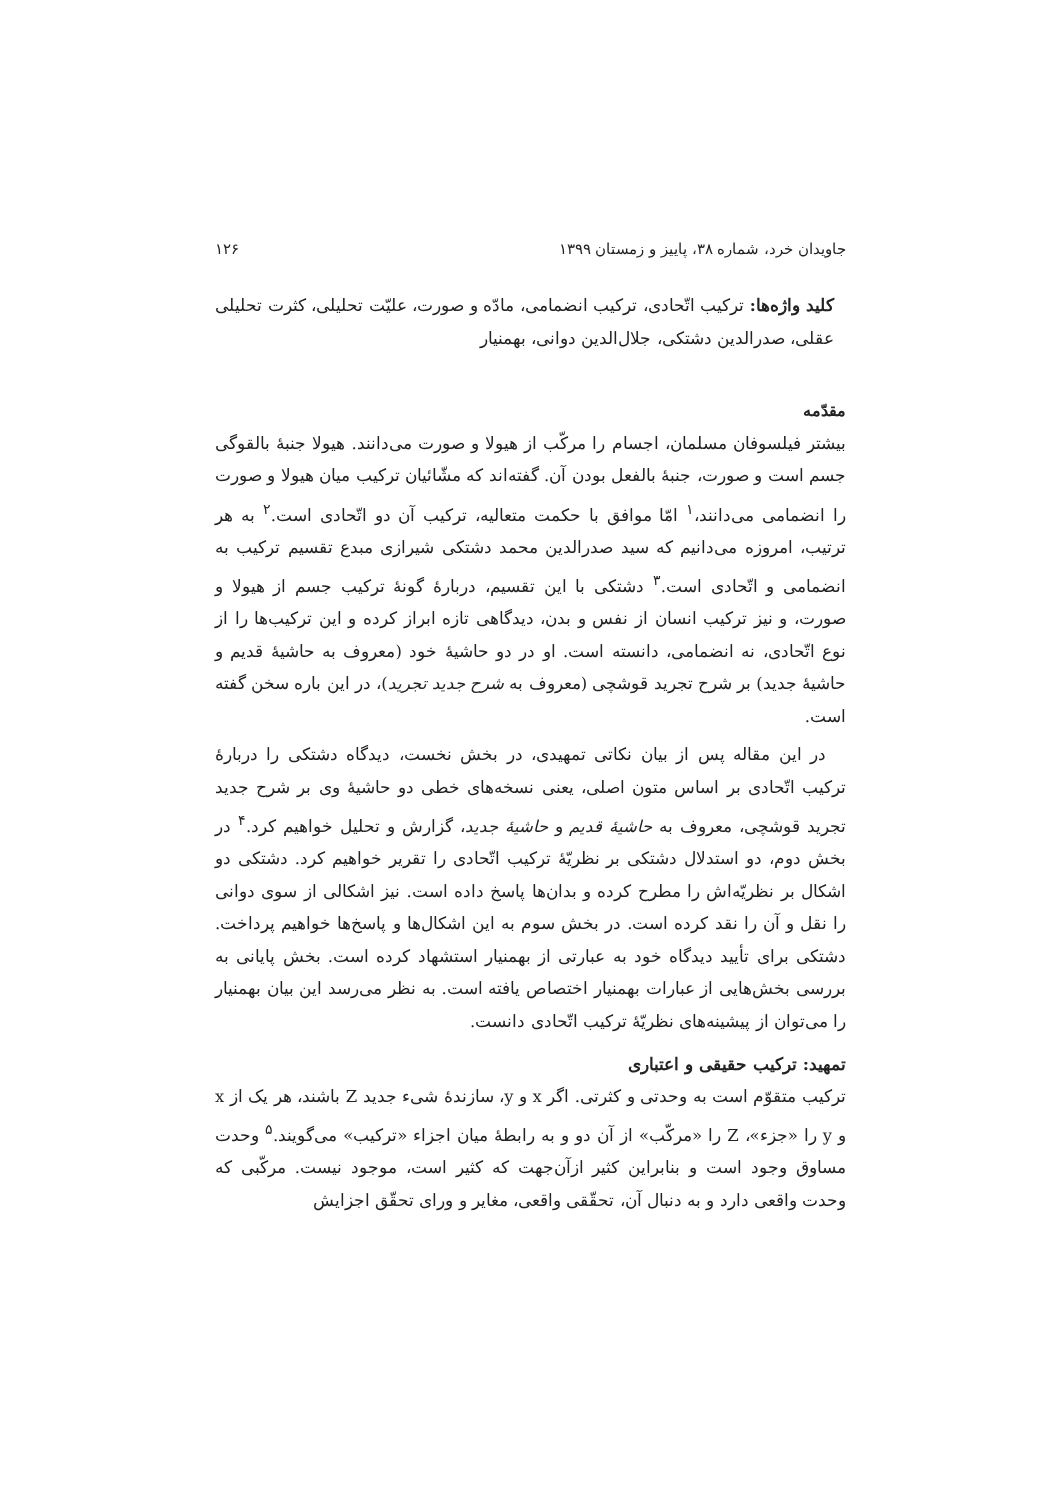جاویدان خرد، شماره ۳۸، پاییز و زمستان ۱۳۹۹ ۱۲۶
کلید واژه‌ها: ترکیب اتّحادی، ترکیب انضمامی، مادّه و صورت، علیّت تحلیلی، کثرت تحلیلی عقلی، صدرالدین دشتکی، جلال‌الدین دوانی، بهمنیار
مقدّمه
بیشتر فیلسوفان مسلمان، اجسام را مرکّب از هیولا و صورت می‌دانند. هیولا جنبهٔ بالقوگی جسم است و صورت، جنبهٔ بالفعل بودن آن. گفته‌اند که مشّائیان ترکیب میان هیولا و صورت را انضمامی می‌دانند،<sup>۱</sup> امّا موافق با حکمت متعالیه، ترکیب آن دو اتّحادی است.<sup>۲</sup> به هر ترتیب، امروزه می‌دانیم که سید صدرالدین محمد دشتکی شیرازی مبدع تقسیم ترکیب به انضمامی و اتّحادی است.<sup>۳</sup> دشتکی با این تقسیم، دربارهٔ گونهٔ ترکیب جسم از هیولا و صورت، و نیز ترکیب انسان از نفس و بدن، دیدگاهی تازه ابراز کرده و این ترکیب‌ها را از نوع اتّحادی، نه انضمامی، دانسته است. او در دو حاشیهٔ خود (معروف به حاشیهٔ قدیم و حاشیهٔ جدید) بر شرح تجرید قوشچی (معروف به شرح جدید تجرید)، در این باره سخن گفته است.
در این مقاله پس از بیان نکاتی تمهیدی، در بخش نخست، دیدگاه دشتکی را دربارهٔ ترکیب اتّحادی بر اساس متون اصلی، یعنی نسخه‌های خطی دو حاشیهٔ وی بر شرح جدید تجرید قوشچی، معروف به حاشیهٔ قدیم و حاشیهٔ جدید، گزارش و تحلیل خواهیم کرد.<sup>۴</sup> در بخش دوم، دو استدلال دشتکی بر نظریّهٔ ترکیب اتّحادی را تقریر خواهیم کرد. دشتکی دو اشکال بر نظریّه‌اش را مطرح کرده و بدان‌ها پاسخ داده است. نیز اشکالی از سوی دوانی را نقل و آن را نقد کرده است. در بخش سوم به این اشکال‌ها و پاسخ‌ها خواهیم پرداخت. دشتکی برای تأیید دیدگاه خود به عبارتی از بهمنیار استشهاد کرده است. بخش پایانی به بررسی بخش‌هایی از عبارات بهمنیار اختصاص یافته است. به نظر می‌رسد این بیان بهمنیار را می‌توان از پیشینه‌های نظریّهٔ ترکیب اتّحادی دانست.
تمهید: ترکیب حقیقی و اعتباری
ترکیب متقوّم است به وحدتی و کثرتی. اگر x و y، سازندهٔ شیء جدید Z باشند، هر یک از x و y را «جزء»، Z را «مرکّب» از آن دو و به رابطهٔ میان اجزاء «ترکیب» می‌گویند.<sup>۵</sup> وحدت مساوق وجود است و بنابراین کثیر ازآن‌جهت که کثیر است، موجود نیست. مرکّبی که وحدت واقعی دارد و به دنبال آن، تحقّقی واقعی، مغایر و ورای تحقّق اجزایش